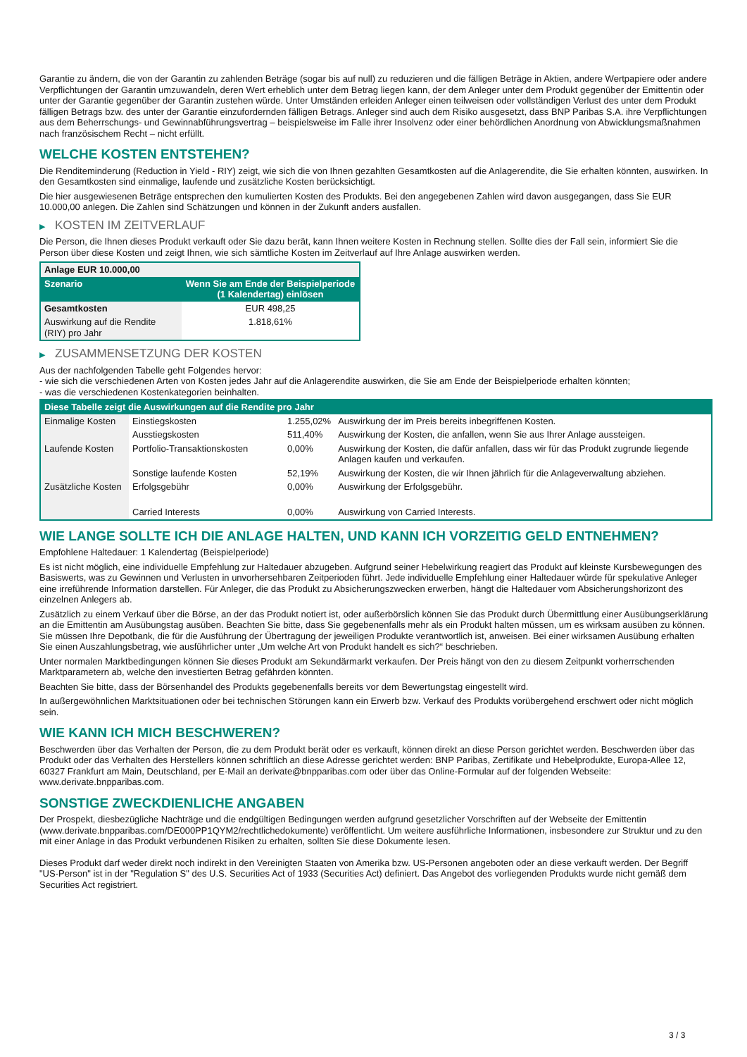Garantie zu ändern, die von der Garantin zu zahlenden Beträge (sogar bis auf null) zu reduzieren und die fälligen Beträge in Aktien, andere Wertpapiere oder andere Verpflichtungen der Garantin umzuwandeln, deren Wert erheblich unter dem Betrag liegen kann, der dem Anleger unter dem Produkt gegenüber der Emittentin oder unter der Garantie gegenüber der Garantin zustehen würde. Unter Umständen erleiden Anleger einen teilweisen oder vollständigen Verlust des unter dem Produkt fälligen Betrags bzw. des unter der Garantie einzufordernden fälligen Betrags. Anleger sind auch dem Risiko ausgesetzt, dass BNP Paribas S.A. ihre Verpflichtungen aus dem Beherrschungs- und Gewinnabführungsvertrag – beispielsweise im Falle ihrer Insolvenz oder einer behördlichen Anordnung von Abwicklungsmaßnahmen nach französischem Recht – nicht erfüllt.
WELCHE KOSTEN ENTSTEHEN?
Die Renditeminderung (Reduction in Yield - RIY) zeigt, wie sich die von Ihnen gezahlten Gesamtkosten auf die Anlagerendite, die Sie erhalten könnten, auswirken. In den Gesamtkosten sind einmalige, laufende und zusätzliche Kosten berücksichtigt.
Die hier ausgewiesenen Beträge entsprechen den kumulierten Kosten des Produkts. Bei den angegebenen Zahlen wird davon ausgegangen, dass Sie EUR 10.000,00 anlegen. Die Zahlen sind Schätzungen und können in der Zukunft anders ausfallen.
▶ KOSTEN IM ZEITVERLAUF
Die Person, die Ihnen dieses Produkt verkauft oder Sie dazu berät, kann Ihnen weitere Kosten in Rechnung stellen. Sollte dies der Fall sein, informiert Sie die Person über diese Kosten und zeigt Ihnen, wie sich sämtliche Kosten im Zeitverlauf auf Ihre Anlage auswirken werden.
| Anlage EUR 10.000,00 | |
| --- | --- |
| Szenario | Wenn Sie am Ende der Beispielperiode (1 Kalendertag) einlösen |
| Gesamtkosten | EUR 498,25 |
| Auswirkung auf die Rendite (RIY) pro Jahr | 1.818,61% |
▶ ZUSAMMENSETZUNG DER KOSTEN
Aus der nachfolgenden Tabelle geht Folgendes hervor:
- wie sich die verschiedenen Arten von Kosten jedes Jahr auf die Anlagerendite auswirken, die Sie am Ende der Beispielperiode erhalten könnten;
- was die verschiedenen Kostenkategorien beinhalten.
| Diese Tabelle zeigt die Auswirkungen auf die Rendite pro Jahr | | | |
| --- | --- | --- | --- |
| Einmalige Kosten | Einstiegskosten | 1.255,02% | Auswirkung der im Preis bereits inbegriffenen Kosten. |
| | Ausstiegskosten | 511,40% | Auswirkung der Kosten, die anfallen, wenn Sie aus Ihrer Anlage aussteigen. |
| Laufende Kosten | Portfolio-Transaktionskosten | 0,00% | Auswirkung der Kosten, die dafür anfallen, dass wir für das Produkt zugrunde liegende Anlagen kaufen und verkaufen. |
| | Sonstige laufende Kosten | 52,19% | Auswirkung der Kosten, die wir Ihnen jährlich für die Anlageverwaltung abziehen. |
| Zusätzliche Kosten | Erfolgsgebühr | 0,00% | Auswirkung der Erfolgsgebühr. |
| | Carried Interests | 0,00% | Auswirkung von Carried Interests. |
WIE LANGE SOLLTE ICH DIE ANLAGE HALTEN, UND KANN ICH VORZEITIG GELD ENTNEHMEN?
Empfohlene Haltedauer: 1 Kalendertag (Beispielperiode)
Es ist nicht möglich, eine individuelle Empfehlung zur Haltedauer abzugeben. Aufgrund seiner Hebelwirkung reagiert das Produkt auf kleinste Kursbewegungen des Basiswerts, was zu Gewinnen und Verlusten in unvorhersehbaren Zeitperioden führt. Jede individuelle Empfehlung einer Haltedauer würde für spekulative Anleger eine irreführende Information darstellen. Für Anleger, die das Produkt zu Absicherungszwecken erwerben, hängt die Haltedauer vom Absicherungshorizont des einzelnen Anlegers ab.
Zusätzlich zu einem Verkauf über die Börse, an der das Produkt notiert ist, oder außerbörslich können Sie das Produkt durch Übermittlung einer Ausübungserklärung an die Emittentin am Ausübungstag ausüben. Beachten Sie bitte, dass Sie gegebenenfalls mehr als ein Produkt halten müssen, um es wirksam ausüben zu können. Sie müssen Ihre Depotbank, die für die Ausführung der Übertragung der jeweiligen Produkte verantwortlich ist, anweisen. Bei einer wirksamen Ausübung erhalten Sie einen Auszahlungsbetrag, wie ausführlicher unter „Um welche Art von Produkt handelt es sich?“ beschrieben.
Unter normalen Marktbedingungen können Sie dieses Produkt am Sekundärmarkt verkaufen. Der Preis hängt von den zu diesem Zeitpunkt vorherrschenden Marktparametern ab, welche den investierten Betrag gefährden könnten.
Beachten Sie bitte, dass der Börsenhandel des Produkts gegebenenfalls bereits vor dem Bewertungstag eingestellt wird.
In außergewöhnlichen Marktsituationen oder bei technischen Störungen kann ein Erwerb bzw. Verkauf des Produkts vorübergehend erschwert oder nicht möglich sein.
WIE KANN ICH MICH BESCHWEREN?
Beschwerden über das Verhalten der Person, die zu dem Produkt berät oder es verkauft, können direkt an diese Person gerichtet werden. Beschwerden über das Produkt oder das Verhalten des Herstellers können schriftlich an diese Adresse gerichtet werden: BNP Paribas, Zertifikate und Hebelprodukte, Europa-Allee 12, 60327 Frankfurt am Main, Deutschland, per E-Mail an derivate@bnpparibas.com oder über das Online-Formular auf der folgenden Webseite: www.derivate.bnpparibas.com.
SONSTIGE ZWECKDIENLICHE ANGABEN
Der Prospekt, diesbezügliche Nachträge und die endgültigen Bedingungen werden aufgrund gesetzlicher Vorschriften auf der Webseite der Emittentin (www.derivate.bnpparibas.com/DE000PP1QYM2/rechtlichedokumente) veröffentlicht. Um weitere ausführliche Informationen, insbesondere zur Struktur und zu den mit einer Anlage in das Produkt verbundenen Risiken zu erhalten, sollten Sie diese Dokumente lesen.
Dieses Produkt darf weder direkt noch indirekt in den Vereinigten Staaten von Amerika bzw. US-Personen angeboten oder an diese verkauft werden. Der Begriff "US-Person" ist in der "Regulation S" des U.S. Securities Act of 1933 (Securities Act) definiert. Das Angebot des vorliegenden Produkts wurde nicht gemäß dem Securities Act registriert.
3 / 3